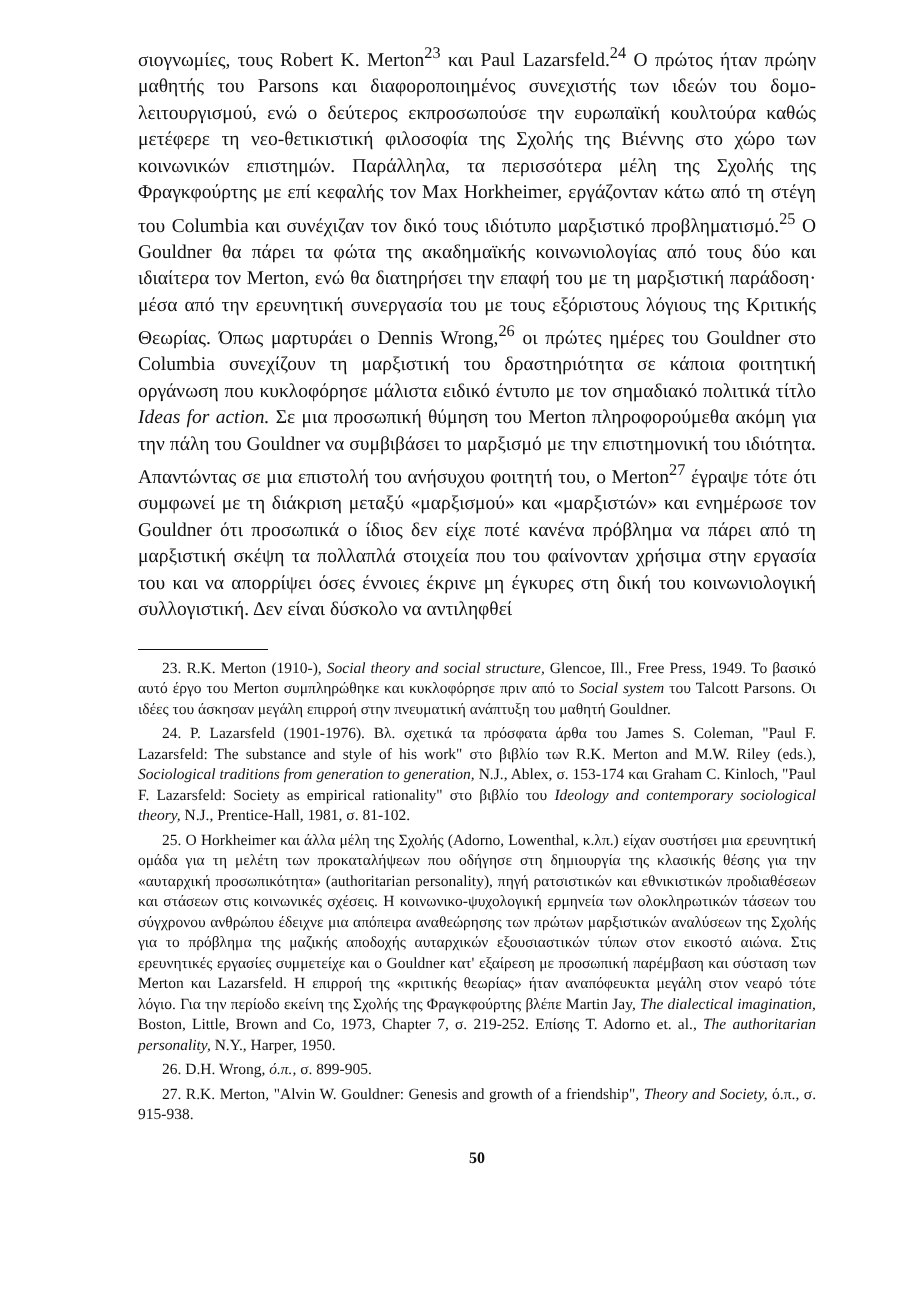σιογνωμίες, τους Robert K. Merton<sup>23</sup> και Paul Lazarsfeld.<sup>24</sup> Ο πρώτος ήταν πρώην μαθητής του Parsons και διαφοροποιημένος συνεχιστής των ιδεών του δομο-λειτουργισμού, ενώ ο δεύτερος εκπροσωπούσε την ευρωπαϊκή κουλτούρα καθώς μετέφερε τη νεο-θετικιστική φιλοσοφία της Σχολής της Βιέννης στο χώρο των κοινωνικών επιστημών. Παράλληλα, τα περισσότερα μέλη της Σχολής της Φραγκφούρτης με επί κεφαλής τον Max Horkheimer, εργάζονταν κάτω από τη στέγη του Columbia και συνέχιζαν τον δικό τους ιδιότυπο μαρξιστικό προβληματισμό.<sup>25</sup> Ο Gouldner θα πάρει τα φώτα της ακαδημαϊκής κοινωνιολογίας από τους δύο και ιδιαίτερα τον Merton, ενώ θα διατηρήσει την επαφή του με τη μαρξιστική παράδοση· μέσα από την ερευνητική συνεργασία του με τους εξόριστους λόγιους της Κριτικής Θεωρίας. Όπως μαρτυράει ο Dennis Wrong,<sup>26</sup> οι πρώτες ημέρες του Gouldner στο Columbia συνεχίζουν τη μαρξιστική του δραστηριότητα σε κάποια φοιτητική οργάνωση που κυκλοφόρησε μάλιστα ειδικό έντυπο με τον σημαδιακό πολιτικά τίτλο Ideas for action. Σε μια προσωπική θύμηση του Merton πληροφορούμεθα ακόμη για την πάλη του Gouldner να συμβιβάσει το μαρξισμό με την επιστημονική του ιδιότητα. Απαντώντας σε μια επιστολή του ανήσυχου φοιτητή του, ο Merton<sup>27</sup> έγραψε τότε ότι συμφωνεί με τη διάκριση μεταξύ «μαρξισμού» και «μαρξιστών» και ενημέρωσε τον Gouldner ότι προσωπικά ο ίδιος δεν είχε ποτέ κανένα πρόβλημα να πάρει από τη μαρξιστική σκέψη τα πολλαπλά στοιχεία που του φαίνονταν χρήσιμα στην εργασία του και να απορρίψει όσες έννοιες έκρινε μη έγκυρες στη δική του κοινωνιολογική συλλογιστική. Δεν είναι δύσκολο να αντιληφθεί
23. R.K. Merton (1910-), Social theory and social structure, Glencoe, Ill., Free Press, 1949. Το βασικό αυτό έργο του Merton συμπληρώθηκε και κυκλοφόρησε πριν από το Social system του Talcott Parsons. Οι ιδέες του άσκησαν μεγάλη επιρροή στην πνευματική ανάπτυξη του μαθητή Gouldner.
24. P. Lazarsfeld (1901-1976). Βλ. σχετικά τα πρόσφατα άρθα του James S. Coleman, "Paul F. Lazarsfeld: The substance and style of his work" στο βιβλίο των R.K. Merton and M.W. Riley (eds.), Sociological traditions from generation to generation, N.J., Ablex, σ. 153-174 και Graham C. Kinloch, "Paul F. Lazarsfeld: Society as empirical rationality" στο βιβλίο του Ideology and contemporary sociological theory, N.J., Prentice-Hall, 1981, σ. 81-102.
25. Ο Horkheimer και άλλα μέλη της Σχολής (Adorno, Lowenthal, κ.λπ.) είχαν συστήσει μια ερευνητική ομάδα για τη μελέτη των προκαταλήψεων που οδήγησε στη δημιουργία της κλασικής θέσης για την «αυταρχική προσωπικότητα» (authoritarian personality), πηγή ρατσιστικών και εθνικιστικών προδιαθέσεων και στάσεων στις κοινωνικές σχέσεις. Η κοινωνικο-ψυχολογική ερμηνεία των ολοκληρωτικών τάσεων του σύγχρονου ανθρώπου έδειχνε μια απόπειρα αναθεώρησης των πρώτων μαρξιστικών αναλύσεων της Σχολής για το πρόβλημα της μαζικής αποδοχής αυταρχικών εξουσιαστικών τύπων στον εικοστό αιώνα. Στις ερευνητικές εργασίες συμμετείχε και ο Gouldner κατ' εξαίρεση με προσωπική παρέμβαση και σύσταση των Merton και Lazarsfeld. Η επιρροή της «κριτικής θεωρίας» ήταν αναπόφευκτα μεγάλη στον νεαρό τότε λόγιο. Για την περίοδο εκείνη της Σχολής της Φραγκφούρτης βλέπε Martin Jay, The dialectical imagination, Boston, Little, Brown and Co, 1973, Chapter 7, σ. 219-252. Επίσης T. Adorno et. al., The authoritarian personality, N.Y., Harper, 1950.
26. D.H. Wrong, ό.π., σ. 899-905.
27. R.K. Merton, "Alvin W. Gouldner: Genesis and growth of a friendship", Theory and Society, ό.π., σ. 915-938.
50